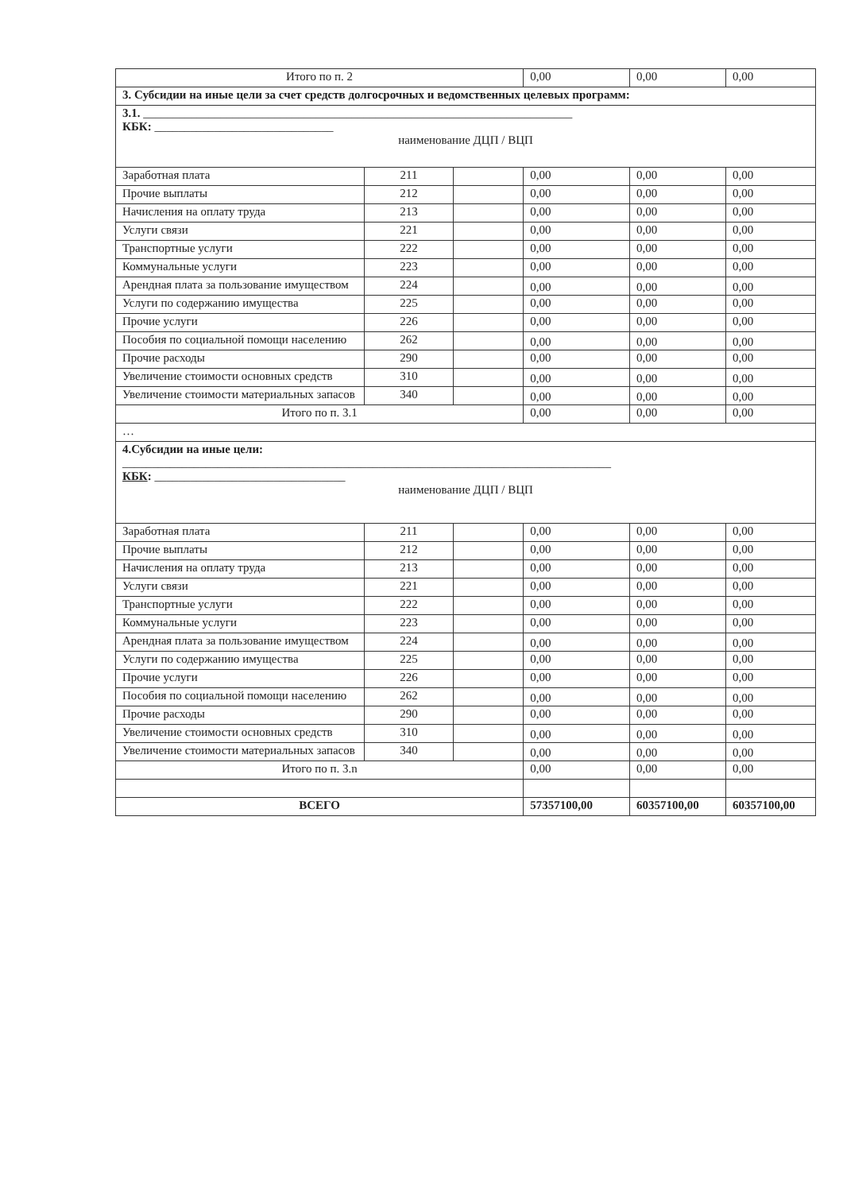| Итого по п. 2 | | | 0,00 | 0,00 | 0,00 |
| 3. Субсидии на иные цели за счет средств долгосрочных и ведомственных целевых программ: | | | | | |
| 3.1. ________________________________________________________________________ КБК: ______________________________ наименование ДЦП / ВЦП | | | | | |
| Заработная плата | 211 | | 0,00 | 0,00 | 0,00 |
| Прочие выплаты | 212 | | 0,00 | 0,00 | 0,00 |
| Начисления на оплату труда | 213 | | 0,00 | 0,00 | 0,00 |
| Услуги связи | 221 | | 0,00 | 0,00 | 0,00 |
| Транспортные услуги | 222 | | 0,00 | 0,00 | 0,00 |
| Коммунальные услуги | 223 | | 0,00 | 0,00 | 0,00 |
| Арендная плата за пользование имуществом | 224 | | 0,00 | 0,00 | 0,00 |
| Услуги по содержанию имущества | 225 | | 0,00 | 0,00 | 0,00 |
| Прочие услуги | 226 | | 0,00 | 0,00 | 0,00 |
| Пособия по социальной помощи населению | 262 | | 0,00 | 0,00 | 0,00 |
| Прочие расходы | 290 | | 0,00 | 0,00 | 0,00 |
| Увеличение стоимости основных средств | 310 | | 0,00 | 0,00 | 0,00 |
| Увеличение стоимости материальных запасов | 340 | | 0,00 | 0,00 | 0,00 |
| Итого по п. 3.1 | | | 0,00 | 0,00 | 0,00 |
| … | | | | | |
| 4.Субсидии на иные цели: __________________________________________________________________________________ КБК : ________________________________ наименование ДЦП / ВЦП | | | | | |
| Заработная плата | 211 | | 0,00 | 0,00 | 0,00 |
| Прочие выплаты | 212 | | 0,00 | 0,00 | 0,00 |
| Начисления на оплату труда | 213 | | 0,00 | 0,00 | 0,00 |
| Услуги связи | 221 | | 0,00 | 0,00 | 0,00 |
| Транспортные услуги | 222 | | 0,00 | 0,00 | 0,00 |
| Коммунальные услуги | 223 | | 0,00 | 0,00 | 0,00 |
| Арендная плата за пользование имуществом | 224 | | 0,00 | 0,00 | 0,00 |
| Услуги по содержанию имущества | 225 | | 0,00 | 0,00 | 0,00 |
| Прочие услуги | 226 | | 0,00 | 0,00 | 0,00 |
| Пособия по социальной помощи населению | 262 | | 0,00 | 0,00 | 0,00 |
| Прочие расходы | 290 | | 0,00 | 0,00 | 0,00 |
| Увеличение стоимости основных средств | 310 | | 0,00 | 0,00 | 0,00 |
| Увеличение стоимости материальных запасов | 340 | | 0,00 | 0,00 | 0,00 |
| Итого по п. 3.n | | | 0,00 | 0,00 | 0,00 |
| ВСЕГО | | | 57357100,00 | 60357100,00 | 60357100,00 |